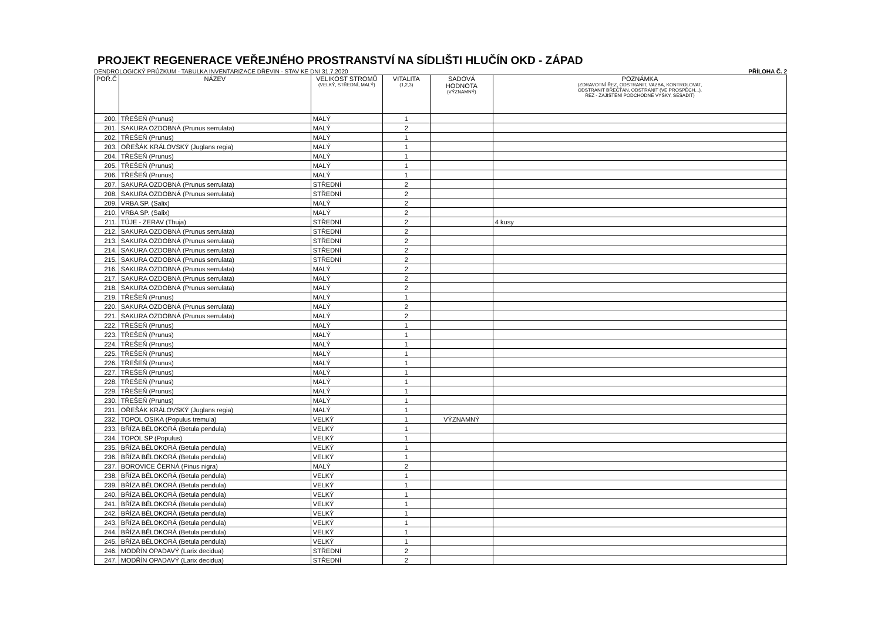PROJEKT REGENERACE VEŘEJNÉHO PROSTRANSTVÍ NA SÍDLIŠTI HLUČÍN OKD - ZÁPAD
DENDROLOGICKÝ PRŮZKUM - TABULKA INVENTARIZACE DŘEVIN - STAV KE DNI 31.7.2020 PŘÍLOHA Č. 2
| POŘ.Č | NÁZEV | VELIKOST STROMŮ (VELKÝ, STŘEDNÍ, MALÝ) | VITALITA (1,2,3) | SADOVÁ HODNOTA (VÝZNAMNÝ) | POZNÁMKA (ZDRAVOTNÍ ŘEZ, ODSTRANIT, VAZBA, KONTROLOVAT, ODSTRANIT BŘEČŤAN, ODSTRANIT (VE PROSPĚCH...), ŘEZ - ZAJIŠTĚNÍ PODCHODNÉ VÝŠKY, SESADIT) |
| --- | --- | --- | --- | --- | --- |
| 200. | TŘEŠEŇ (Prunus) | MALÝ | 1 | | |
| 201. | SAKURA OZDOBNÁ (Prunus serrulata) | MALÝ | 2 | | |
| 202. | TŘEŠEŇ (Prunus) | MALÝ | 1 | | |
| 203. | OŘEŠÁK KRÁLOVSKÝ (Juglans regia) | MALÝ | 1 | | |
| 204. | TŘEŠEŇ (Prunus) | MALÝ | 1 | | |
| 205. | TŘEŠEŇ (Prunus) | MALÝ | 1 | | |
| 206. | TŘEŠEŇ (Prunus) | MALÝ | 1 | | |
| 207. | SAKURA OZDOBNÁ (Prunus serrulata) | STŘEDNÍ | 2 | | |
| 208. | SAKURA OZDOBNÁ (Prunus serrulata) | STŘEDNÍ | 2 | | |
| 209. | VRBA SP. (Salix) | MALÝ | 2 | | |
| 210. | VRBA SP. (Salix) | MALÝ | 2 | | |
| 211. | TÚJE - ZERAV (Thuja) | STŘEDNÍ | 2 | | 4 kusy |
| 212. | SAKURA OZDOBNÁ (Prunus serrulata) | STŘEDNÍ | 2 | | |
| 213. | SAKURA OZDOBNÁ (Prunus serrulata) | STŘEDNÍ | 2 | | |
| 214. | SAKURA OZDOBNÁ (Prunus serrulata) | STŘEDNÍ | 2 | | |
| 215. | SAKURA OZDOBNÁ (Prunus serrulata) | STŘEDNÍ | 2 | | |
| 216. | SAKURA OZDOBNÁ (Prunus serrulata) | MALÝ | 2 | | |
| 217. | SAKURA OZDOBNÁ (Prunus serrulata) | MALÝ | 2 | | |
| 218. | SAKURA OZDOBNÁ (Prunus serrulata) | MALÝ | 2 | | |
| 219. | TŘEŠEŇ (Prunus) | MALÝ | 1 | | |
| 220. | SAKURA OZDOBNÁ (Prunus serrulata) | MALÝ | 2 | | |
| 221. | SAKURA OZDOBNÁ (Prunus serrulata) | MALÝ | 2 | | |
| 222. | TŘEŠEŇ (Prunus) | MALÝ | 1 | | |
| 223. | TŘEŠEŇ (Prunus) | MALÝ | 1 | | |
| 224. | TŘEŠEŇ (Prunus) | MALÝ | 1 | | |
| 225. | TŘEŠEŇ (Prunus) | MALÝ | 1 | | |
| 226. | TŘEŠEŇ (Prunus) | MALÝ | 1 | | |
| 227. | TŘEŠEŇ (Prunus) | MALÝ | 1 | | |
| 228. | TŘEŠEŇ (Prunus) | MALÝ | 1 | | |
| 229. | TŘEŠEŇ (Prunus) | MALÝ | 1 | | |
| 230. | TŘEŠEŇ (Prunus) | MALÝ | 1 | | |
| 231. | OŘEŠÁK KRÁLOVSKÝ (Juglans regia) | MALÝ | 1 | | |
| 232. | TOPOL OSIKA (Populus tremula) | VELKÝ | 1 | VÝZNAMNÝ | |
| 233. | BŘÍZA BĚLOKORÁ (Betula pendula) | VELKÝ | 1 | | |
| 234. | TOPOL SP (Populus) | VELKÝ | 1 | | |
| 235. | BŘÍZA BĚLOKORÁ (Betula pendula) | VELKÝ | 1 | | |
| 236. | BŘÍZA BĚLOKORÁ (Betula pendula) | VELKÝ | 1 | | |
| 237. | BOROVICE ČERNÁ (Pinus nigra) | MALÝ | 2 | | |
| 238. | BŘÍZA BĚLOKORÁ (Betula pendula) | VELKÝ | 1 | | |
| 239. | BŘÍZA BĚLOKORÁ (Betula pendula) | VELKÝ | 1 | | |
| 240. | BŘÍZA BĚLOKORÁ (Betula pendula) | VELKÝ | 1 | | |
| 241. | BŘÍZA BĚLOKORÁ (Betula pendula) | VELKÝ | 1 | | |
| 242. | BŘÍZA BĚLOKORÁ (Betula pendula) | VELKÝ | 1 | | |
| 243. | BŘÍZA BĚLOKORÁ (Betula pendula) | VELKÝ | 1 | | |
| 244. | BŘÍZA BĚLOKORÁ (Betula pendula) | VELKÝ | 1 | | |
| 245. | BŘÍZA BĚLOKORÁ (Betula pendula) | VELKÝ | 1 | | |
| 246. | MODŘÍN OPADAVÝ (Larix decidua) | STŘEDNÍ | 2 | | |
| 247. | MODŘÍN OPADAVÝ (Larix decidua) | STŘEDNÍ | 2 | | |